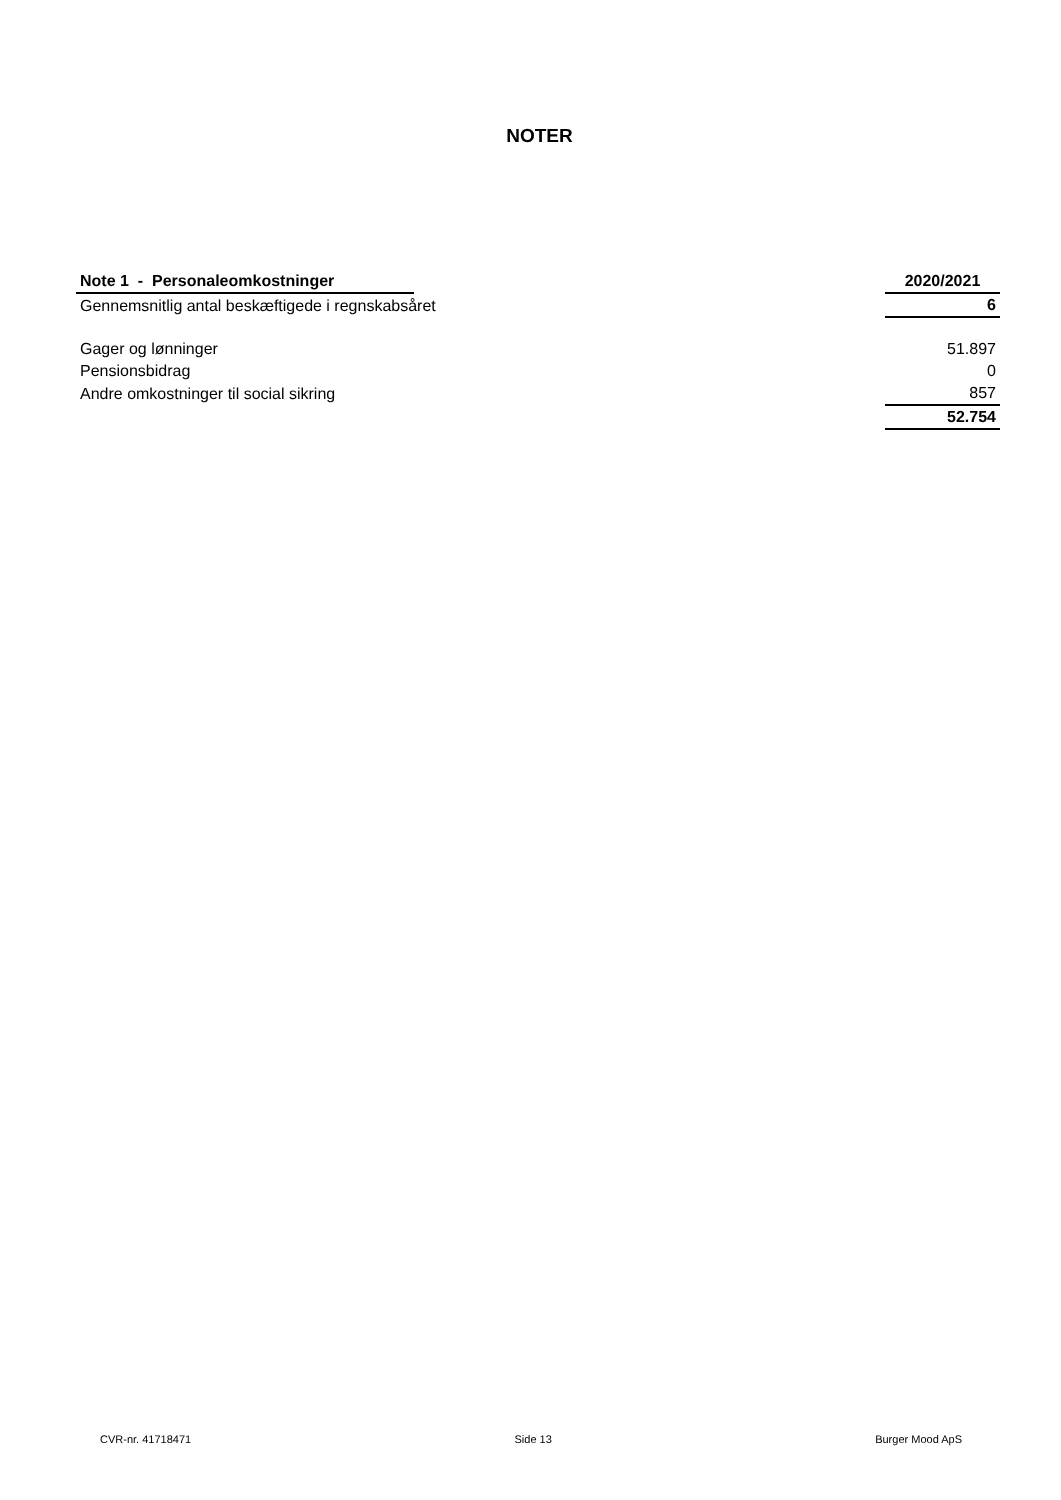NOTER
| Note 1 - Personaleomkostninger | | 2020/2021 |
| Gennemsnitlig antal beskæftigede i regnskabsåret | | 6 |
| Gager og lønninger | | 51.897 |
| Pensionsbidrag | | 0 |
| Andre omkostninger til social sikring | | 857 |
| | | 52.754 |
CVR-nr. 41718471 Side 13 Burger Mood ApS